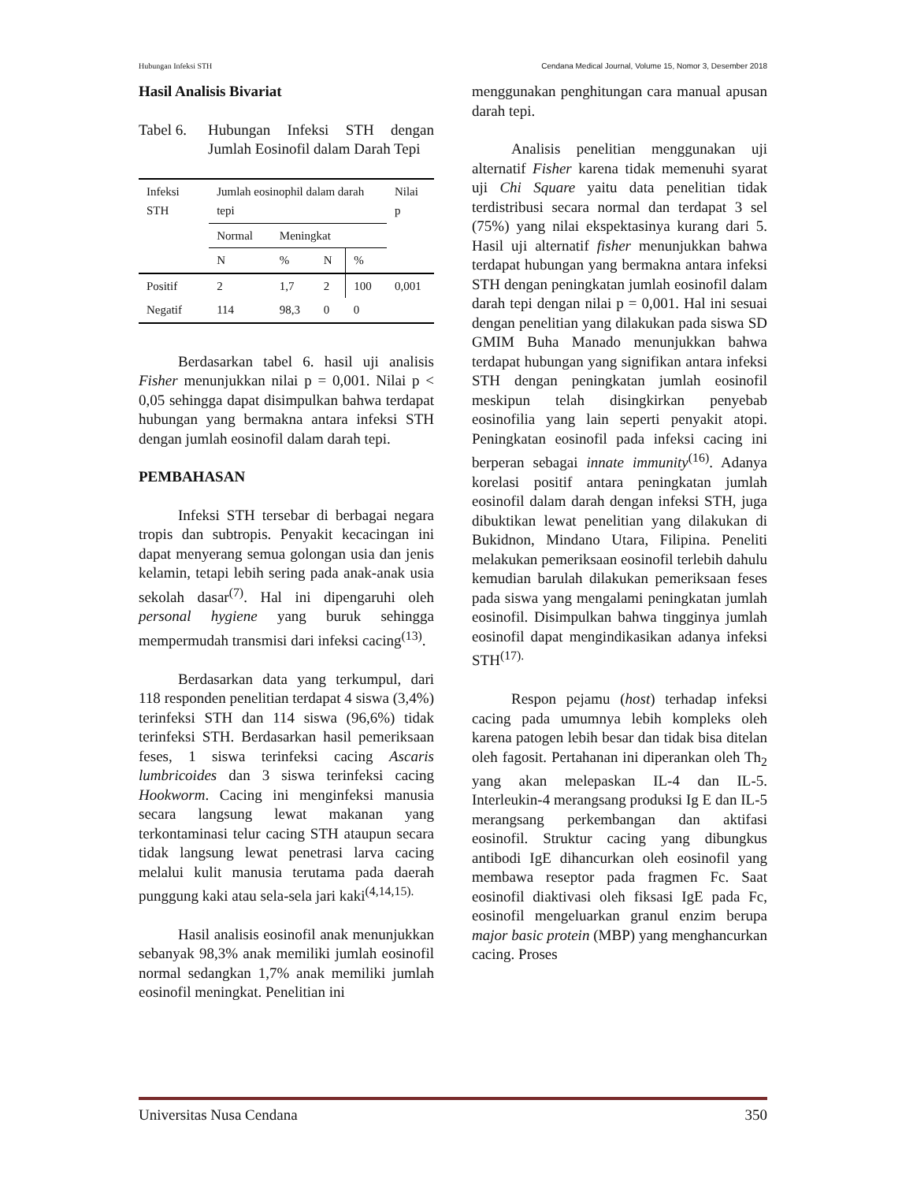Hubungan Infeksi STH Cendana Medical Journal, Volume 15, Nomor 3, Desember 2018
Hasil Analisis Bivariat
Tabel 6. Hubungan Infeksi STH dengan Jumlah Eosinofil dalam Darah Tepi
| Infeksi STH | Jumlah eosinophil dalam darah tepi | | | | Nilai p |
| | Normal | Meningkat | | | |
| | N | % | N | % | |
| Positif | 2 | 1,7 | 2 | 100 | 0,001 |
| Negatif | 114 | 98,3 | 0 | 0 | |
Berdasarkan tabel 6. hasil uji analisis Fisher menunjukkan nilai p = 0,001. Nilai p < 0,05 sehingga dapat disimpulkan bahwa terdapat hubungan yang bermakna antara infeksi STH dengan jumlah eosinofil dalam darah tepi.
PEMBAHASAN
Infeksi STH tersebar di berbagai negara tropis dan subtropis. Penyakit kecacingan ini dapat menyerang semua golongan usia dan jenis kelamin, tetapi lebih sering pada anak-anak usia sekolah dasar<sup>(7)</sup>. Hal ini dipengaruhi oleh personal hygiene yang buruk sehingga mempermudah transmisi dari infeksi cacing<sup>(13)</sup>.
Berdasarkan data yang terkumpul, dari 118 responden penelitian terdapat 4 siswa (3,4%) terinfeksi STH dan 114 siswa (96,6%) tidak terinfeksi STH. Berdasarkan hasil pemeriksaan feses, 1 siswa terinfeksi cacing Ascaris lumbricoides dan 3 siswa terinfeksi cacing Hookworm. Cacing ini menginfeksi manusia secara langsung lewat makanan yang terkontaminasi telur cacing STH ataupun secara tidak langsung lewat penetrasi larva cacing melalui kulit manusia terutama pada daerah punggung kaki atau sela-sela jari kaki<sup>(4,14,15).</sup>
Hasil analisis eosinofil anak menunjukkan sebanyak 98,3% anak memiliki jumlah eosinofil normal sedangkan 1,7% anak memiliki jumlah eosinofil meningkat. Penelitian ini
menggunakan penghitungan cara manual apusan darah tepi.
Analisis penelitian menggunakan uji alternatif Fisher karena tidak memenuhi syarat uji Chi Square yaitu data penelitian tidak terdistribusi secara normal dan terdapat 3 sel (75%) yang nilai ekspektasinya kurang dari 5. Hasil uji alternatif fisher menunjukkan bahwa terdapat hubungan yang bermakna antara infeksi STH dengan peningkatan jumlah eosinofil dalam darah tepi dengan nilai p = 0,001. Hal ini sesuai dengan penelitian yang dilakukan pada siswa SD GMIM Buha Manado menunjukkan bahwa terdapat hubungan yang signifikan antara infeksi STH dengan peningkatan jumlah eosinofil meskipun telah disingkirkan penyebab eosinofilia yang lain seperti penyakit atopi. Peningkatan eosinofil pada infeksi cacing ini berperan sebagai innate immunity<sup>(16)</sup>. Adanya korelasi positif antara peningkatan jumlah eosinofil dalam darah dengan infeksi STH, juga dibuktikan lewat penelitian yang dilakukan di Bukidnon, Mindano Utara, Filipina. Peneliti melakukan pemeriksaan eosinofil terlebih dahulu kemudian barulah dilakukan pemeriksaan feses pada siswa yang mengalami peningkatan jumlah eosinofil. Disimpulkan bahwa tingginya jumlah eosinofil dapat mengindikasikan adanya infeksi STH<sup>(17).</sup>
Respon pejamu (host) terhadap infeksi cacing pada umumnya lebih kompleks oleh karena patogen lebih besar dan tidak bisa ditelan oleh fagosit. Pertahanan ini diperankan oleh Th<sub>2</sub> yang akan melepaskan IL-4 dan IL-5. Interleukin-4 merangsang produksi Ig E dan IL-5 merangsang perkembangan dan aktifasi eosinofil. Struktur cacing yang dibungkus antibodi IgE dihancurkan oleh eosinofil yang membawa reseptor pada fragmen Fc. Saat eosinofil diaktivasi oleh fiksasi IgE pada Fc, eosinofil mengeluarkan granul enzim berupa major basic protein (MBP) yang menghancurkan cacing. Proses
Universitas Nusa Cendana 350